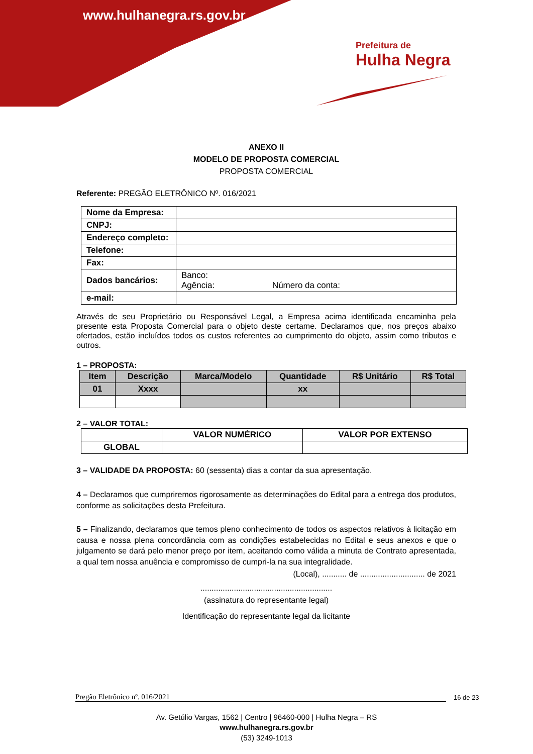www.hulhanegra.rs.gov.br
Prefeitura de
Hulha Negra
ANEXO II
MODELO DE PROPOSTA COMERCIAL
PROPOSTA COMERCIAL
Referente: PREGÃO ELETRÔNICO Nº. 016/2021
| Nome da Empresa: | |
| CNPJ: | |
| Endereço completo: | |
| Telefone: | |
| Fax: | |
| Dados bancários: | Banco: Agência: Número da conta: |
| e-mail: | |
Através de seu Proprietário ou Responsável Legal, a Empresa acima identificada encaminha pela presente esta Proposta Comercial para o objeto deste certame. Declaramos que, nos preços abaixo ofertados, estão incluídos todos os custos referentes ao cumprimento do objeto, assim como tributos e outros.
1 – PROPOSTA:
| Item | Descrição | Marca/Modelo | Quantidade | R$ Unitário | R$ Total |
| --- | --- | --- | --- | --- | --- |
| 01 | Xxxx | | xx | | |
2 – VALOR TOTAL:
| | VALOR NUMÉRICO | VALOR POR EXTENSO |
| GLOBAL | | |
3 – VALIDADE DA PROPOSTA: 60 (sessenta) dias a contar da sua apresentação.
4 – Declaramos que cumpriremos rigorosamente as determinações do Edital para a entrega dos produtos, conforme as solicitações desta Prefeitura.
5 – Finalizando, declaramos que temos pleno conhecimento de todos os aspectos relativos à licitação em causa e nossa plena concordância com as condições estabelecidas no Edital e seus anexos e que o julgamento se dará pelo menor preço por item, aceitando como válida a minuta de Contrato apresentada, a qual tem nossa anuência e compromisso de cumpri-la na sua integralidade.
(Local), ........... de ............................. de 2021
...........................................................
(assinatura do representante legal)
Identificação do representante legal da licitante
Pregão Eletrônico nº. 016/2021 16 de 23
Av. Getúlio Vargas, 1562 | Centro | 96460-000 | Hulha Negra – RS
www.hulhanegra.rs.gov.br
(53) 3249-1013